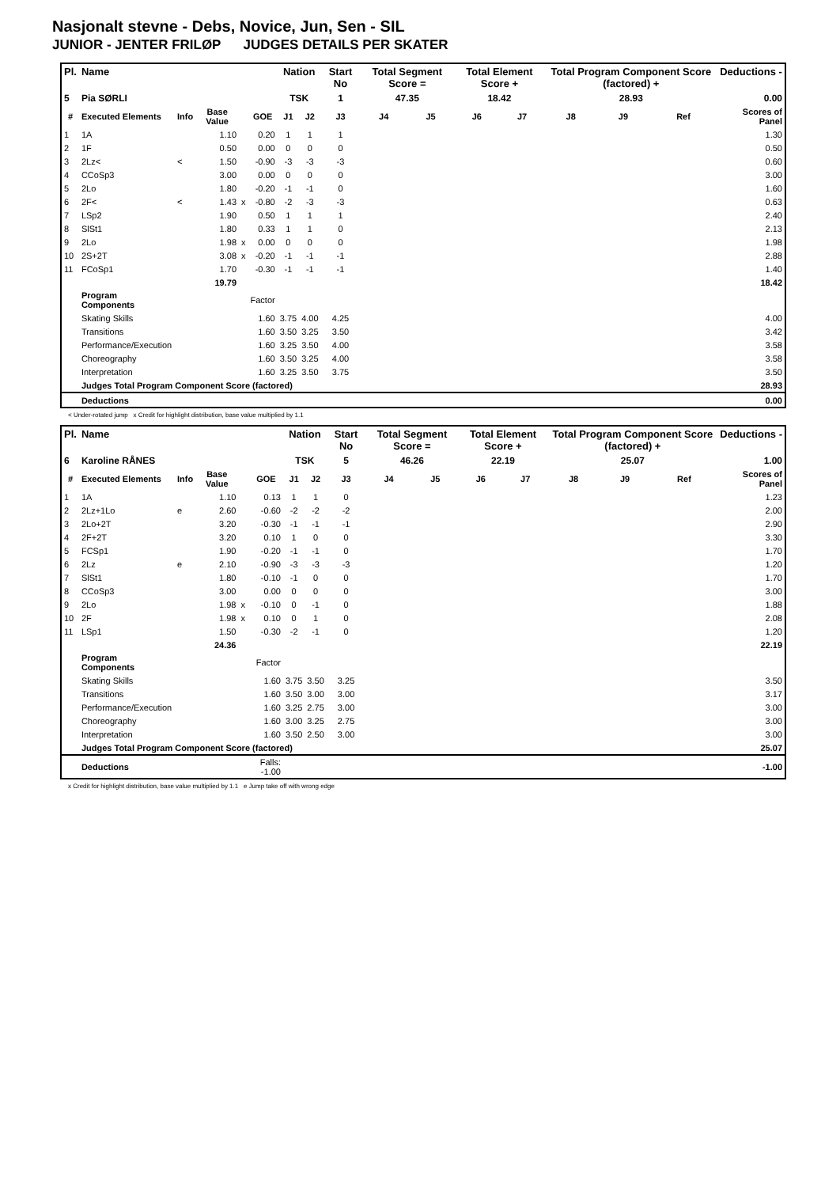Nasjonalt stevne - Debs, Novice, Jun, Sen - SIL
JUNIOR - JENTER FRILØP JUDGES DETAILS PER SKATER
| Pl. | Name | | | | | Nation | | Start No | Total Segment Score = | | Total Element Score + | | Total Program Component Score (factored) + | | | Deductions - |
| --- | --- | --- | --- | --- | --- | --- | --- | --- | --- | --- | --- | --- | --- | --- | --- | --- |
| 5 | Pia SØRLI | | | | | TSK | | 1 | 47.35 | | 18.42 | | 28.93 | | | 0.00 |
| # | Executed Elements | Info | Base Value | | GOE | J1 | J2 | J3 | J4 | J5 | J6 | J7 | J8 | J9 | Ref | Scores of Panel |
| 1 | 1A | | 1.10 | | 0.20 | 1 | 1 | 1 | | | | | | | | 1.30 |
| 2 | 1F | | 0.50 | | 0.00 | 0 | 0 | 0 | | | | | | | | 0.50 |
| 3 | 2Lz< | < | 1.50 | | -0.90 | -3 | -3 | -3 | | | | | | | | 0.60 |
| 4 | CCoSp3 | | 3.00 | | 0.00 | 0 | 0 | 0 | | | | | | | | 3.00 |
| 5 | 2Lo | | 1.80 | | -0.20 | -1 | -1 | 0 | | | | | | | | 1.60 |
| 6 | 2F< | < | 1.43 | x | -0.80 | -2 | -3 | -3 | | | | | | | | 0.63 |
| 7 | LSp2 | | 1.90 | | 0.50 | 1 | 1 | 1 | | | | | | | | 2.40 |
| 8 | SlSt1 | | 1.80 | | 0.33 | 1 | 1 | 0 | | | | | | | | 2.13 |
| 9 | 2Lo | | 1.98 | x | 0.00 | 0 | 0 | 0 | | | | | | | | 1.98 |
| 10 | 2S+2T | | 3.08 | x | -0.20 | -1 | -1 | -1 | | | | | | | | 2.88 |
| 11 | FCoSp1 | | 1.70 | | -0.30 | -1 | -1 | -1 | | | | | | | | 1.40 |
| | | | 19.79 | | | | | | | | | | | | | 18.42 |
| | Program Components | | | | Factor | | | | | | | | | | | |
| | Skating Skills | | | | 1.60 | 3.75 | 4.00 | 4.25 | | | | | | | | 4.00 |
| | Transitions | | | | 1.60 | 3.50 | 3.25 | 3.50 | | | | | | | | 3.42 |
| | Performance/Execution | | | | 1.60 | 3.25 | 3.50 | 4.00 | | | | | | | | 3.58 |
| | Choreography | | | | 1.60 | 3.50 | 3.25 | 4.00 | | | | | | | | 3.58 |
| | Interpretation | | | | 1.60 | 3.25 | 3.50 | 3.75 | | | | | | | | 3.50 |
| | Judges Total Program Component Score (factored) | | | | | | | | | | | | | | | 28.93 |
| | Deductions | | | | | | | | | | | | | | | 0.00 |
< Under-rotated jump x Credit for highlight distribution, base value multiplied by 1.1
| Pl. | Name | | | | | Nation | | Start No | Total Segment Score = | | Total Element Score + | | Total Program Component Score (factored) + | | | Deductions - |
| --- | --- | --- | --- | --- | --- | --- | --- | --- | --- | --- | --- | --- | --- | --- | --- | --- |
| 6 | Karoline RÅNES | | | | | TSK | | 5 | 46.26 | | 22.19 | | 25.07 | | | 1.00 |
| # | Executed Elements | Info | Base Value | | GOE | J1 | J2 | J3 | J4 | J5 | J6 | J7 | J8 | J9 | Ref | Scores of Panel |
| 1 | 1A | | 1.10 | | 0.13 | 1 | 1 | 0 | | | | | | | | 1.23 |
| 2 | 2Lz+1Lo | e | 2.60 | | -0.60 | -2 | -2 | -2 | | | | | | | | 2.00 |
| 3 | 2Lo+2T | | 3.20 | | -0.30 | -1 | -1 | -1 | | | | | | | | 2.90 |
| 4 | 2F+2T | | 3.20 | | 0.10 | 1 | 0 | 0 | | | | | | | | 3.30 |
| 5 | FCSp1 | | 1.90 | | -0.20 | -1 | -1 | 0 | | | | | | | | 1.70 |
| 6 | 2Lz | e | 2.10 | | -0.90 | -3 | -3 | -3 | | | | | | | | 1.20 |
| 7 | SlSt1 | | 1.80 | | -0.10 | -1 | 0 | 0 | | | | | | | | 1.70 |
| 8 | CCoSp3 | | 3.00 | | 0.00 | 0 | 0 | 0 | | | | | | | | 3.00 |
| 9 | 2Lo | | 1.98 | x | -0.10 | 0 | -1 | 0 | | | | | | | | 1.88 |
| 10 | 2F | | 1.98 | x | 0.10 | 0 | 1 | 0 | | | | | | | | 2.08 |
| 11 | LSp1 | | 1.50 | | -0.30 | -2 | -1 | 0 | | | | | | | | 1.20 |
| | | | 24.36 | | | | | | | | | | | | | 22.19 |
| | Program Components | | | | Factor | | | | | | | | | | | |
| | Skating Skills | | | | 1.60 | 3.75 | 3.50 | 3.25 | | | | | | | | 3.50 |
| | Transitions | | | | 1.60 | 3.50 | 3.00 | 3.00 | | | | | | | | 3.17 |
| | Performance/Execution | | | | 1.60 | 3.25 | 2.75 | 3.00 | | | | | | | | 3.00 |
| | Choreography | | | | 1.60 | 3.00 | 3.25 | 2.75 | | | | | | | | 3.00 |
| | Interpretation | | | | 1.60 | 3.50 | 2.50 | 3.00 | | | | | | | | 3.00 |
| | Judges Total Program Component Score (factored) | | | | | | | | | | | | | | | 25.07 |
| | Deductions | | | Falls: -1.00 | | | | | | | | | | | | -1.00 |
x Credit for highlight distribution, base value multiplied by 1.1 e Jump take off with wrong edge